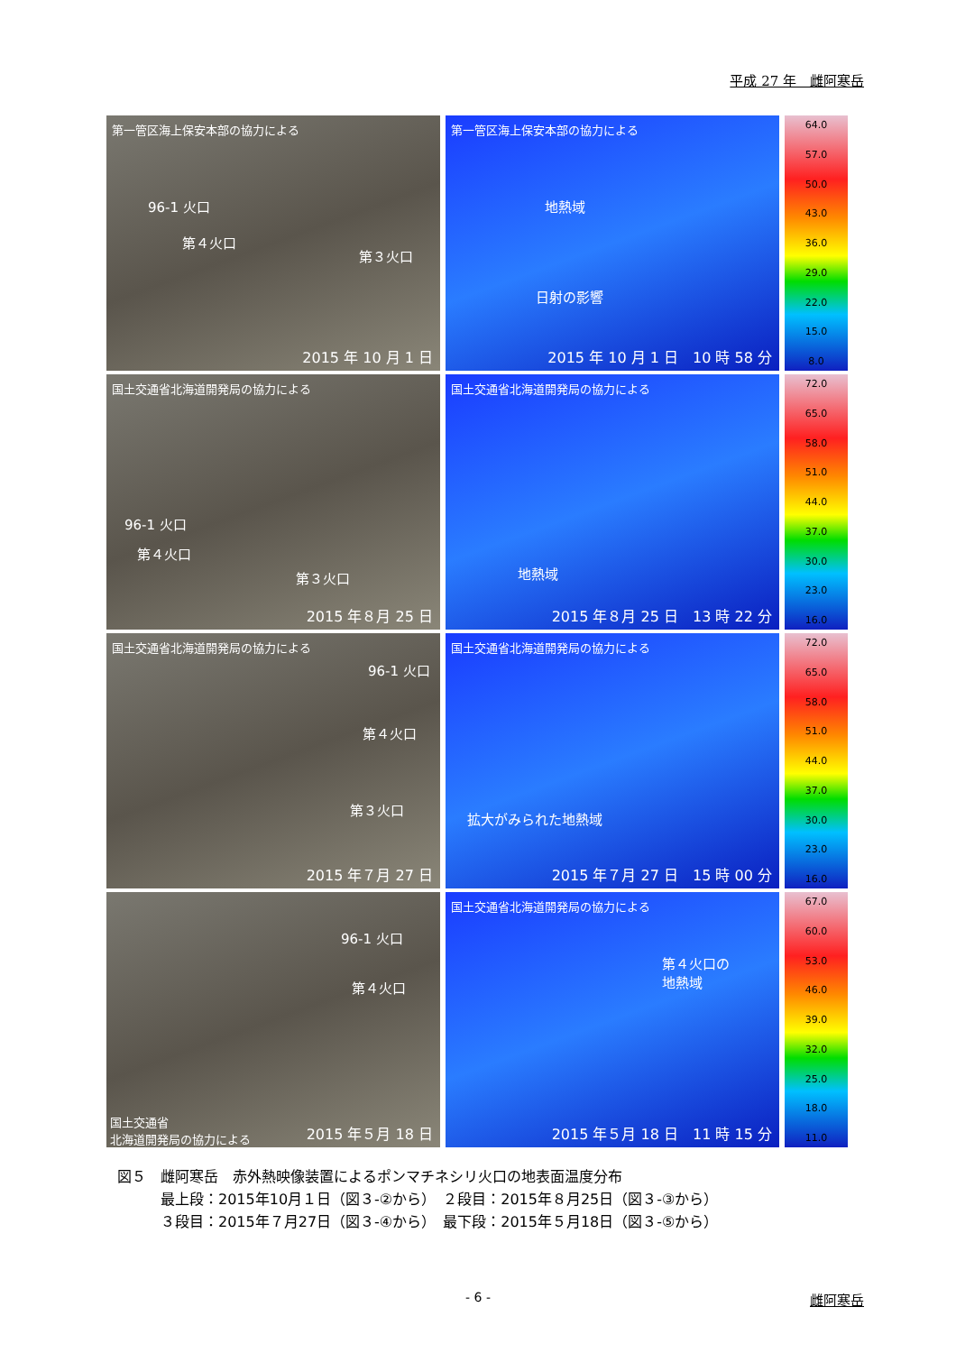平成 27 年　雌阿寒岳
第一管区海上保安本部の協力による
96-1 火口
第４火口
第３火口
2015 年 10 月 1 日
第一管区海上保安本部の協力による
地熱域
日射の影響
2015 年 10 月 1 日　10 時 58 分
64.0
57.0
50.0
43.0
36.0
29.0
22.0
15.0
8.0
国土交通省北海道開発局の協力による
96-1 火口
第４火口
第３火口
2015 年８月 25 日
国土交通省北海道開発局の協力による
地熱域
2015 年８月 25 日　13 時 22 分
72.0
65.0
58.0
51.0
44.0
37.0
30.0
23.0
16.0
国土交通省北海道開発局の協力による
96-1 火口
第４火口
第３火口
2015 年７月 27 日
国土交通省北海道開発局の協力による
拡大がみられた地熱域
2015 年７月 27 日　15 時 00 分
72.0
65.0
58.0
51.0
44.0
37.0
30.0
23.0
16.0
96-1 火口
第４火口
国土交通省
北海道開発局の協力による
2015 年５月 18 日
国土交通省北海道開発局の協力による
第４火口の
地熱域
2015 年５月 18 日　11 時 15 分
67.0
60.0
53.0
46.0
39.0
32.0
25.0
18.0
11.0
図５　雌阿寒岳　赤外熱映像装置によるポンマチネシリ火口の地表面温度分布
　　　最上段：2015年10月１日（図３-②から）　２段目：2015年８月25日（図３-③から）
　　　３段目：2015年７月27日（図３-④から）　最下段：2015年５月18日（図３-⑤から）
- 6 - 雌阿寒岳